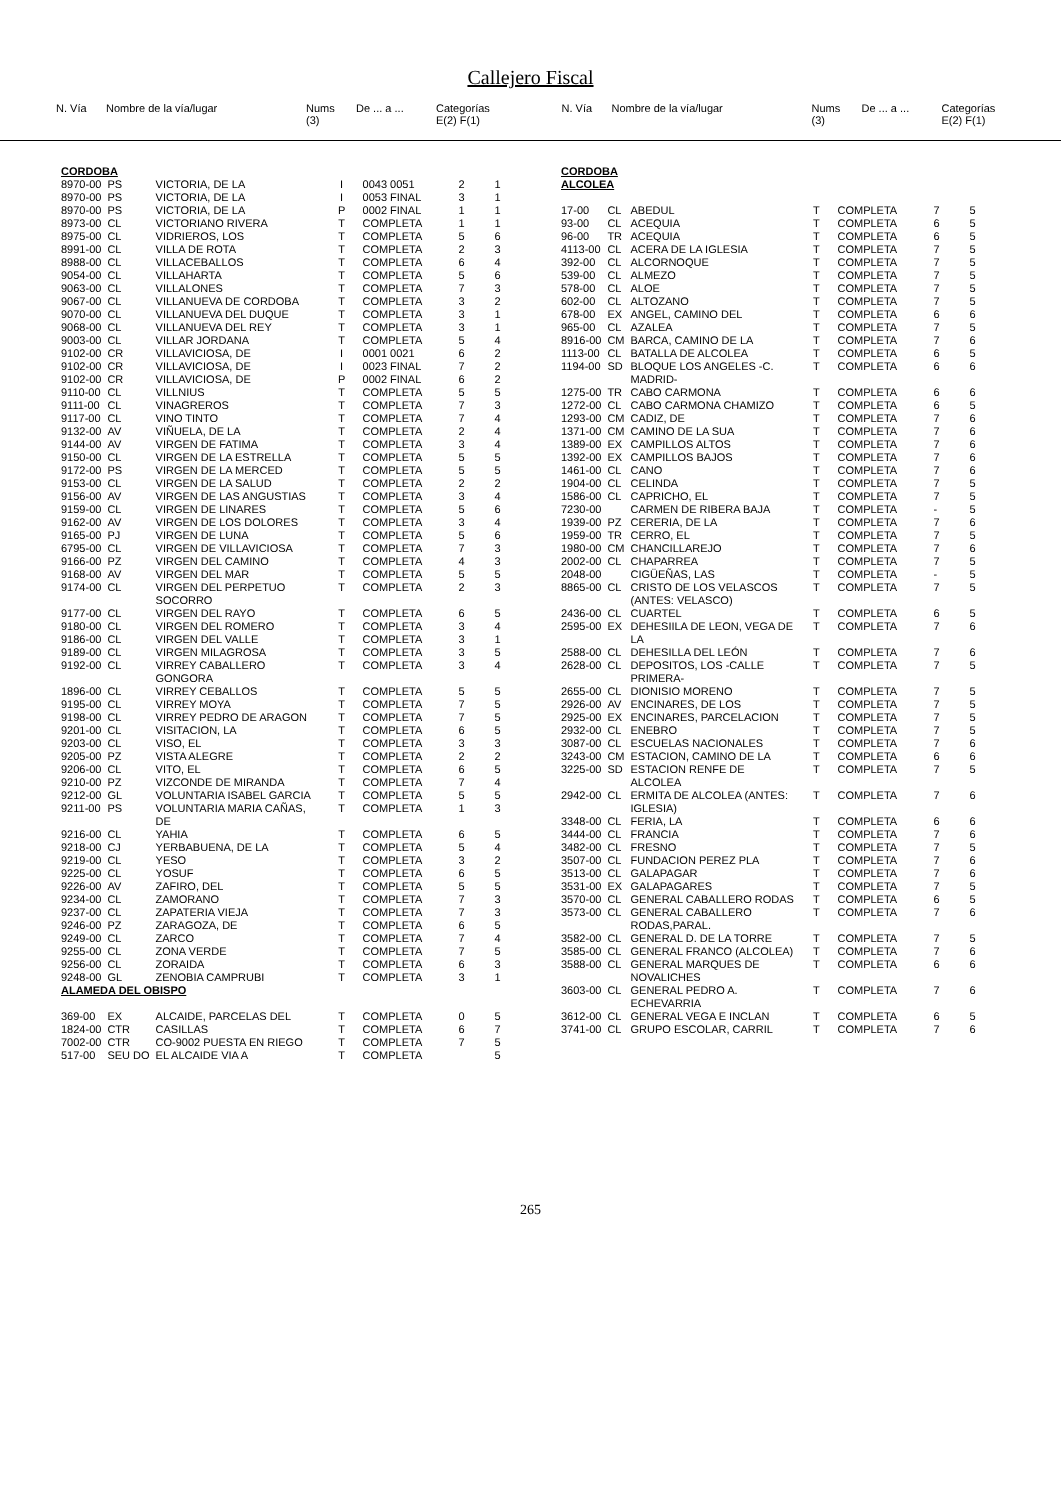Callejero Fiscal
| N. Vía | Nombre de la vía/lugar | Nums (3) | De ... a ... | Categorías E(2) F(1) |
| N. Vía | Nombre de la vía/lugar | Nums (3) | De ... a ... | Categorías E(2) F(1) |
| CORDOBA | | | | | | |
| 8970-00 | PS | VICTORIA, DE LA | I | 0043 0051 | 2 | 1 |
| 8970-00 | PS | VICTORIA, DE LA | I | 0053 FINAL | 3 | 1 |
| 8970-00 | PS | VICTORIA, DE LA | P | 0002 FINAL | 1 | 1 |
| 8973-00 | CL | VICTORIANO RIVERA | T | COMPLETA | 1 | 1 |
| 8975-00 | CL | VIDRIEROS, LOS | T | COMPLETA | 5 | 6 |
| 8991-00 | CL | VILLA DE ROTA | T | COMPLETA | 2 | 3 |
| 8988-00 | CL | VILLACEBALLOS | T | COMPLETA | 6 | 4 |
| 9054-00 | CL | VILLAHARTA | T | COMPLETA | 5 | 6 |
| 9063-00 | CL | VILLALONES | T | COMPLETA | 7 | 3 |
| 9067-00 | CL | VILLANUEVA DE CORDOBA | T | COMPLETA | 3 | 2 |
| 9070-00 | CL | VILLANUEVA DEL DUQUE | T | COMPLETA | 3 | 1 |
| 9068-00 | CL | VILLANUEVA DEL REY | T | COMPLETA | 3 | 1 |
| 9003-00 | CL | VILLAR JORDANA | T | COMPLETA | 5 | 4 |
| 9102-00 | CR | VILLAVICIOSA, DE | I | 0001 0021 | 6 | 2 |
| 9102-00 | CR | VILLAVICIOSA, DE | I | 0023 FINAL | 7 | 2 |
| 9102-00 | CR | VILLAVICIOSA, DE | P | 0002 FINAL | 6 | 2 |
| 9110-00 | CL | VILLNIUS | T | COMPLETA | 5 | 5 |
| 9111-00 | CL | VINAGREROS | T | COMPLETA | 7 | 3 |
| 9117-00 | CL | VINO TINTO | T | COMPLETA | 7 | 4 |
| 9132-00 | AV | VIÑUELA, DE LA | T | COMPLETA | 2 | 4 |
| 9144-00 | AV | VIRGEN DE FATIMA | T | COMPLETA | 3 | 4 |
| 9150-00 | CL | VIRGEN DE LA ESTRELLA | T | COMPLETA | 5 | 5 |
| 9172-00 | PS | VIRGEN DE LA MERCED | T | COMPLETA | 5 | 5 |
| 9153-00 | CL | VIRGEN DE LA SALUD | T | COMPLETA | 2 | 2 |
| 9156-00 | AV | VIRGEN DE LAS ANGUSTIAS | T | COMPLETA | 3 | 4 |
| 9159-00 | CL | VIRGEN DE LINARES | T | COMPLETA | 5 | 6 |
| 9162-00 | AV | VIRGEN DE LOS DOLORES | T | COMPLETA | 3 | 4 |
| 9165-00 | PJ | VIRGEN DE LUNA | T | COMPLETA | 5 | 6 |
| 6795-00 | CL | VIRGEN DE VILLAVICIOSA | T | COMPLETA | 7 | 3 |
| 9166-00 | PZ | VIRGEN DEL CAMINO | T | COMPLETA | 4 | 3 |
| 9168-00 | AV | VIRGEN DEL MAR | T | COMPLETA | 5 | 5 |
| 9174-00 | CL | VIRGEN DEL PERPETUO SOCORRO | T | COMPLETA | 2 | 3 |
| 9177-00 | CL | VIRGEN DEL RAYO | T | COMPLETA | 6 | 5 |
| 9180-00 | CL | VIRGEN DEL ROMERO | T | COMPLETA | 3 | 4 |
| 9186-00 | CL | VIRGEN DEL VALLE | T | COMPLETA | 3 | 1 |
| 9189-00 | CL | VIRGEN MILAGROSA | T | COMPLETA | 3 | 5 |
| 9192-00 | CL | VIRREY CABALLERO GONGORA | T | COMPLETA | 3 | 4 |
| 1896-00 | CL | VIRREY CEBALLOS | T | COMPLETA | 5 | 5 |
| 9195-00 | CL | VIRREY MOYA | T | COMPLETA | 7 | 5 |
| 9198-00 | CL | VIRREY PEDRO DE ARAGON | T | COMPLETA | 7 | 5 |
| 9201-00 | CL | VISITACION, LA | T | COMPLETA | 6 | 5 |
| 9203-00 | CL | VISO, EL | T | COMPLETA | 3 | 3 |
| 9205-00 | PZ | VISTA ALEGRE | T | COMPLETA | 2 | 2 |
| 9206-00 | CL | VITO, EL | T | COMPLETA | 6 | 5 |
| 9210-00 | PZ | VIZCONDE DE MIRANDA | T | COMPLETA | 7 | 4 |
| 9212-00 | GL | VOLUNTARIA ISABEL GARCIA | T | COMPLETA | 5 | 5 |
| 9211-00 | PS | VOLUNTARIA MARIA CAÑAS, DE | T | COMPLETA | 1 | 3 |
| 9216-00 | CL | YAHIA | T | COMPLETA | 6 | 5 |
| 9218-00 | CJ | YERBABUENA, DE LA | T | COMPLETA | 5 | 4 |
| 9219-00 | CL | YESO | T | COMPLETA | 3 | 2 |
| 9225-00 | CL | YOSUF | T | COMPLETA | 6 | 5 |
| 9226-00 | AV | ZAFIRO, DEL | T | COMPLETA | 5 | 5 |
| 9234-00 | CL | ZAMORANO | T | COMPLETA | 7 | 3 |
| 9237-00 | CL | ZAPATERIA VIEJA | T | COMPLETA | 7 | 3 |
| 9246-00 | PZ | ZARAGOZA, DE | T | COMPLETA | 6 | 5 |
| 9249-00 | CL | ZARCO | T | COMPLETA | 7 | 4 |
| 9255-00 | CL | ZONA VERDE | T | COMPLETA | 7 | 5 |
| 9256-00 | CL | ZORAIDA | T | COMPLETA | 6 | 3 |
| 9248-00 | GL | ZENOBIA CAMPRUBI | T | COMPLETA | 3 | 1 |
| ALAMEDA DEL OBISPO | | | | | | |
| 369-00 | EX | ALCAIDE, PARCELAS DEL | T | COMPLETA | 0 | 5 |
| 1824-00 | CTR | CASILLAS | T | COMPLETA | 6 | 7 |
| 7002-00 | CTR | CO-9002 PUESTA EN RIEGO | T | COMPLETA | 7 | 5 |
| 517-00 | SEU DO | EL ALCAIDE VIA A | T | COMPLETA | | 5 |
| CORDOBA ALCOLEA | | | | | | |
| 17-00 | CL | ABEDUL | T | COMPLETA | 7 | 5 |
| 93-00 | CL | ACEQUIA | T | COMPLETA | 6 | 5 |
| 96-00 | TR | ACEQUIA | T | COMPLETA | 6 | 5 |
| 4113-00 | CL | ACERA DE LA IGLESIA | T | COMPLETA | 7 | 5 |
| 392-00 | CL | ALCORNOQUE | T | COMPLETA | 7 | 5 |
| 539-00 | CL | ALMEZO | T | COMPLETA | 7 | 5 |
| 578-00 | CL | ALOE | T | COMPLETA | 7 | 5 |
| 602-00 | CL | ALTOZANO | T | COMPLETA | 7 | 5 |
| 678-00 | EX | ANGEL, CAMINO DEL | T | COMPLETA | 6 | 6 |
| 965-00 | CL | AZALEA | T | COMPLETA | 7 | 5 |
| 8916-00 | CM | BARCA, CAMINO DE LA | T | COMPLETA | 7 | 6 |
| 1113-00 | CL | BATALLA DE ALCOLEA | T | COMPLETA | 6 | 5 |
| 1194-00 | SD | BLOQUE LOS ANGELES -C. MADRID- | T | COMPLETA | 6 | 6 |
| 1275-00 | TR | CABO CARMONA | T | COMPLETA | 6 | 6 |
| 1272-00 | CL | CABO CARMONA CHAMIZO | T | COMPLETA | 6 | 5 |
| 1293-00 | CM | CADIZ, DE | T | COMPLETA | 7 | 6 |
| 1371-00 | CM | CAMINO DE LA SUA | T | COMPLETA | 7 | 6 |
| 1389-00 | EX | CAMPILLOS ALTOS | T | COMPLETA | 7 | 6 |
| 1392-00 | EX | CAMPILLOS BAJOS | T | COMPLETA | 7 | 6 |
| 1461-00 | CL | CANO | T | COMPLETA | 7 | 6 |
| 1904-00 | CL | CELINDA | T | COMPLETA | 7 | 5 |
| 1586-00 | CL | CAPRICHO, EL | T | COMPLETA | 7 | 5 |
| 7230-00 | | CARMEN DE RIBERA BAJA | T | COMPLETA | - | 5 |
| 1939-00 | PZ | CERERIA, DE LA | T | COMPLETA | 7 | 6 |
| 1959-00 | TR | CERRO, EL | T | COMPLETA | 7 | 5 |
| 1980-00 | CM | CHANCILLAREJO | T | COMPLETA | 7 | 6 |
| 2002-00 | CL | CHAPARREA | T | COMPLETA | 7 | 5 |
| 2048-00 | | CIGÜEÑAS, LAS | T | COMPLETA | - | 5 |
| 8865-00 | CL | CRISTO DE LOS VELASCOS (ANTES: VELASCO) | T | COMPLETA | 7 | 5 |
| 2436-00 | CL | CUARTEL | T | COMPLETA | 6 | 5 |
| 2595-00 | EX | DEHESIILA DE LEON, VEGA DE LA | T | COMPLETA | 7 | 6 |
| 2588-00 | CL | DEHESILLA DEL LEÓN | T | COMPLETA | 7 | 6 |
| 2628-00 | CL | DEPOSITOS, LOS -CALLE PRIMERA- | T | COMPLETA | 7 | 5 |
| 2655-00 | CL | DIONISIO MORENO | T | COMPLETA | 7 | 5 |
| 2926-00 | AV | ENCINARES, DE LOS | T | COMPLETA | 7 | 5 |
| 2925-00 | EX | ENCINARES, PARCELACION | T | COMPLETA | 7 | 5 |
| 2932-00 | CL | ENEBRO | T | COMPLETA | 7 | 5 |
| 3087-00 | CL | ESCUELAS NACIONALES | T | COMPLETA | 7 | 6 |
| 3243-00 | CM | ESTACION, CAMINO DE LA | T | COMPLETA | 6 | 6 |
| 3225-00 | SD | ESTACION RENFE DE ALCOLEA | T | COMPLETA | 7 | 5 |
| 2942-00 | CL | ERMITA DE ALCOLEA (ANTES: IGLESIA) | T | COMPLETA | 7 | 6 |
| 3348-00 | CL | FERIA, LA | T | COMPLETA | 6 | 6 |
| 3444-00 | CL | FRANCIA | T | COMPLETA | 7 | 6 |
| 3482-00 | CL | FRESNO | T | COMPLETA | 7 | 5 |
| 3507-00 | CL | FUNDACION PEREZ PLA | T | COMPLETA | 7 | 6 |
| 3513-00 | CL | GALAPAGAR | T | COMPLETA | 7 | 6 |
| 3531-00 | EX | GALAPAGARES | T | COMPLETA | 7 | 5 |
| 3570-00 | CL | GENERAL CABALLERO RODAS | T | COMPLETA | 6 | 5 |
| 3573-00 | CL | GENERAL CABALLERO RODAS,PARAL. | T | COMPLETA | 7 | 6 |
| 3582-00 | CL | GENERAL D. DE LA TORRE | T | COMPLETA | 7 | 5 |
| 3585-00 | CL | GENERAL FRANCO (ALCOLEA) | T | COMPLETA | 7 | 6 |
| 3588-00 | CL | GENERAL MARQUES DE NOVALICHES | T | COMPLETA | 6 | 6 |
| 3603-00 | CL | GENERAL PEDRO A. ECHEVARRIA | T | COMPLETA | 7 | 6 |
| 3612-00 | CL | GENERAL VEGA E INCLAN | T | COMPLETA | 6 | 5 |
| 3741-00 | CL | GRUPO ESCOLAR, CARRIL | T | COMPLETA | 7 | 6 |
265